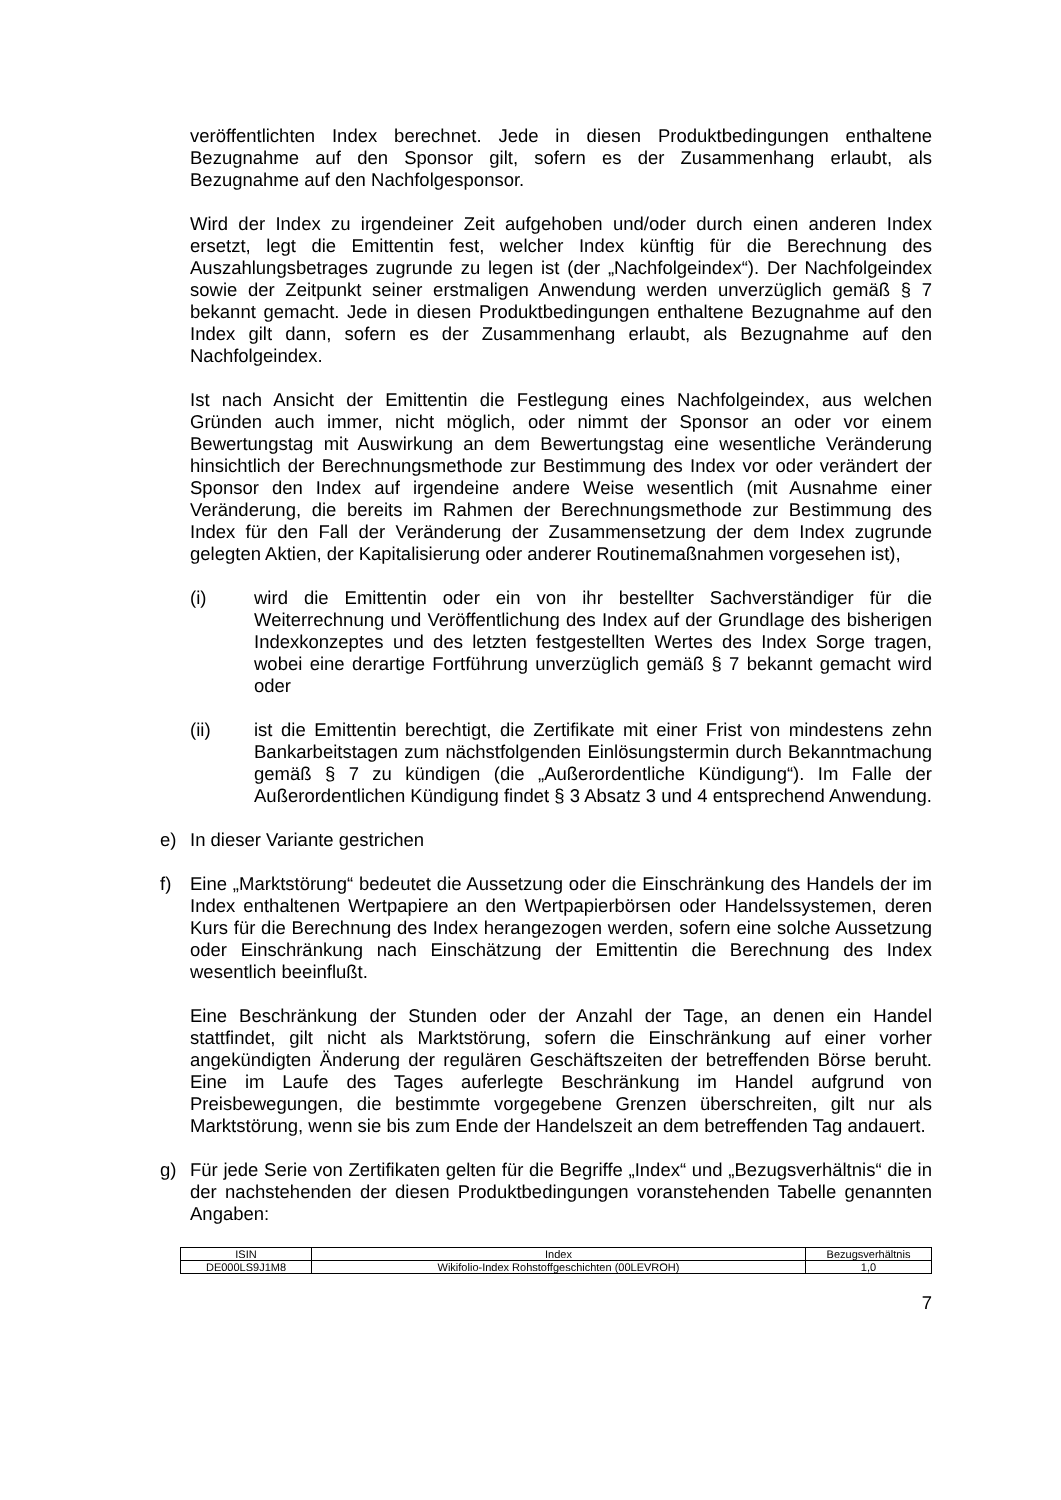veröffentlichten Index berechnet. Jede in diesen Produktbedingungen enthaltene Bezugnahme auf den Sponsor gilt, sofern es der Zusammenhang erlaubt, als Bezugnahme auf den Nachfolgesponsor.
Wird der Index zu irgendeiner Zeit aufgehoben und/oder durch einen anderen Index ersetzt, legt die Emittentin fest, welcher Index künftig für die Berechnung des Auszahlungsbetrages zugrunde zu legen ist (der „Nachfolgeindex“). Der Nachfolgeindex sowie der Zeitpunkt seiner erstmaligen Anwendung werden unverzüglich gemäß § 7 bekannt gemacht. Jede in diesen Produktbedingungen enthaltene Bezugnahme auf den Index gilt dann, sofern es der Zusammenhang erlaubt, als Bezugnahme auf den Nachfolgeindex.
Ist nach Ansicht der Emittentin die Festlegung eines Nachfolgeindex, aus welchen Gründen auch immer, nicht möglich, oder nimmt der Sponsor an oder vor einem Bewertungstag mit Auswirkung an dem Bewertungstag eine wesentliche Veränderung hinsichtlich der Berechnungsmethode zur Bestimmung des Index vor oder verändert der Sponsor den Index auf irgendeine andere Weise wesentlich (mit Ausnahme einer Veränderung, die bereits im Rahmen der Berechnungsmethode zur Bestimmung des Index für den Fall der Veränderung der Zusammensetzung der dem Index zugrunde gelegten Aktien, der Kapitalisierung oder anderer Routinemaßnahmen vorgesehen ist),
(i) wird die Emittentin oder ein von ihr bestellter Sachverständiger für die Weiterrechnung und Veröffentlichung des Index auf der Grundlage des bisherigen Indexkonzeptes und des letzten festgestellten Wertes des Index Sorge tragen, wobei eine derartige Fortführung unverzüglich gemäß § 7 bekannt gemacht wird oder
(ii) ist die Emittentin berechtigt, die Zertifikate mit einer Frist von mindestens zehn Bankarbeitstagen zum nächstfolgenden Einlösungstermin durch Bekanntmachung gemäß § 7 zu kündigen (die „Außerordentliche Kündigung“). Im Falle der Außerordentlichen Kündigung findet § 3 Absatz 3 und 4 entsprechend Anwendung.
e) In dieser Variante gestrichen
f) Eine „Marktstörung“ bedeutet die Aussetzung oder die Einschränkung des Handels der im Index enthaltenen Wertpapiere an den Wertpapierbörsen oder Handelssystemen, deren Kurs für die Berechnung des Index herangezogen werden, sofern eine solche Aussetzung oder Einschränkung nach Einschätzung der Emittentin die Berechnung des Index wesentlich beeinflußt.
Eine Beschränkung der Stunden oder der Anzahl der Tage, an denen ein Handel stattfindet, gilt nicht als Marktstörung, sofern die Einschränkung auf einer vorher angekündigten Änderung der regulären Geschäftszeiten der betreffenden Börse beruht. Eine im Laufe des Tages auferlegte Beschränkung im Handel aufgrund von Preisbewegungen, die bestimmte vorgegebene Grenzen überschreiten, gilt nur als Marktstörung, wenn sie bis zum Ende der Handelszeit an dem betreffenden Tag andauert.
g) Für jede Serie von Zertifikaten gelten für die Begriffe „Index“ und „Bezugsverhältnis“ die in der nachstehenden der diesen Produktbedingungen voranstehenden Tabelle genannten Angaben:
| ISIN | Index | Bezugsverhältnis |
| --- | --- | --- |
| DE000LS9J1M8 | Wikifolio-Index Rohstoffgeschichten (00LEVROH) | 1,0 |
7